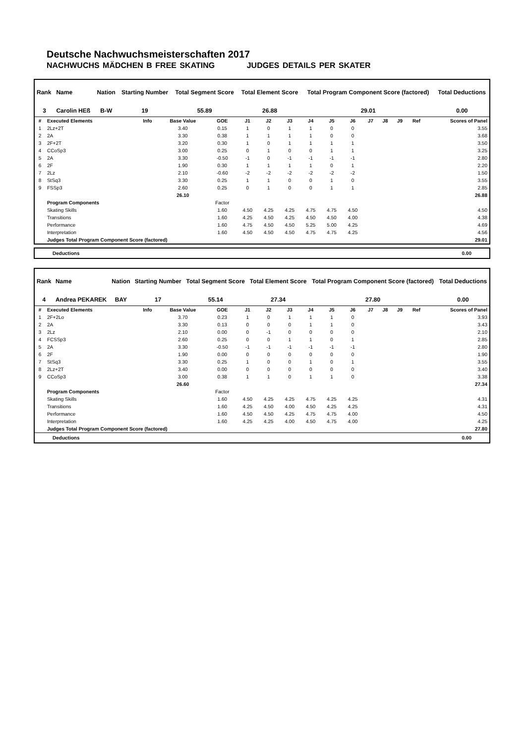Deutsche Nachwuchsmeisterschaften 2017
NACHWUCHS MÄDCHEN B FREE SKATING JUDGES DETAILS PER SKATER
| Rank | Name | Nation | Starting Number | Total Segment Score | Total Element Score | Total Program Component Score (factored) | Total Deductions |
| --- | --- | --- | --- | --- | --- | --- | --- |
| 3 | Carolin HEß | B-W | 19 | 55.89 | 26.88 | 29.01 | 0.00 |
| # | Executed Elements | Info | Base Value | GOE | J1 | J2 | J3 | J4 | J5 | J6 | J7 | J8 | J9 | Ref | Scores of Panel |
| --- | --- | --- | --- | --- | --- | --- | --- | --- | --- | --- | --- | --- | --- | --- | --- |
| 1 | 2Lz+2T | | 3.40 | 0.15 | 1 | 0 | 1 | 1 | 0 | 0 | | | | | 3.55 |
| 2 | 2A | | 3.30 | 0.38 | 1 | 1 | 1 | 1 | 0 | 0 | | | | | 3.68 |
| 3 | 2F+2T | | 3.20 | 0.30 | 1 | 0 | 1 | 1 | 1 | 1 | | | | | 3.50 |
| 4 | CCoSp3 | | 3.00 | 0.25 | 0 | 1 | 0 | 0 | 1 | 1 | | | | | 3.25 |
| 5 | 2A | | 3.30 | -0.50 | -1 | 0 | -1 | -1 | -1 | -1 | | | | | 2.80 |
| 6 | 2F | | 1.90 | 0.30 | 1 | 1 | 1 | 1 | 0 | 1 | | | | | 2.20 |
| 7 | 2Lz | | 2.10 | -0.60 | -2 | -2 | -2 | -2 | -2 | -2 | | | | | 1.50 |
| 8 | StSq3 | | 3.30 | 0.25 | 1 | 1 | 0 | 0 | 1 | 0 | | | | | 3.55 |
| 9 | FSSp3 | | 2.60 | 0.25 | 0 | 1 | 0 | 0 | 1 | 1 | | | | | 2.85 |
| | | | 26.10 | | | | | | | | | | | | 26.88 |
| | Program Components | | | Factor | | | | | | | | | | | |
| | Skating Skills | | | 1.60 | 4.50 | 4.25 | 4.25 | 4.75 | 4.75 | 4.50 | | | | | 4.50 |
| | Transitions | | | 1.60 | 4.25 | 4.50 | 4.25 | 4.50 | 4.50 | 4.00 | | | | | 4.38 |
| | Performance | | | 1.60 | 4.75 | 4.50 | 4.50 | 5.25 | 5.00 | 4.25 | | | | | 4.69 |
| | Interpretation | | | 1.60 | 4.50 | 4.50 | 4.50 | 4.75 | 4.75 | 4.25 | | | | | 4.56 |
| | Judges Total Program Component Score (factored) | | | | | | | | | | | | | | 29.01 |
Deductions 0.00
| Rank | Name | Nation | Starting Number | Total Segment Score | Total Element Score | Total Program Component Score (factored) | Total Deductions |
| --- | --- | --- | --- | --- | --- | --- | --- |
| 4 | Andrea PEKAREK | BAY | 17 | 55.14 | 27.34 | 27.80 | 0.00 |
| # | Executed Elements | Info | Base Value | GOE | J1 | J2 | J3 | J4 | J5 | J6 | J7 | J8 | J9 | Ref | Scores of Panel |
| --- | --- | --- | --- | --- | --- | --- | --- | --- | --- | --- | --- | --- | --- | --- | --- |
| 1 | 2F+2Lo | | 3.70 | 0.23 | 1 | 0 | 1 | 1 | 1 | 0 | | | | | 3.93 |
| 2 | 2A | | 3.30 | 0.13 | 0 | 0 | 0 | 1 | 1 | 0 | | | | | 3.43 |
| 3 | 2Lz | | 2.10 | 0.00 | 0 | -1 | 0 | 0 | 0 | 0 | | | | | 2.10 |
| 4 | FCSSp3 | | 2.60 | 0.25 | 0 | 0 | 1 | 1 | 0 | 1 | | | | | 2.85 |
| 5 | 2A | | 3.30 | -0.50 | -1 | -1 | -1 | -1 | -1 | -1 | | | | | 2.80 |
| 6 | 2F | | 1.90 | 0.00 | 0 | 0 | 0 | 0 | 0 | 0 | | | | | 1.90 |
| 7 | StSq3 | | 3.30 | 0.25 | 1 | 0 | 0 | 1 | 0 | 1 | | | | | 3.55 |
| 8 | 2Lz+2T | | 3.40 | 0.00 | 0 | 0 | 0 | 0 | 0 | 0 | | | | | 3.40 |
| 9 | CCoSp3 | | 3.00 | 0.38 | 1 | 1 | 0 | 1 | 1 | 0 | | | | | 3.38 |
| | | | 26.60 | | | | | | | | | | | | 27.34 |
| | Program Components | | | Factor | | | | | | | | | | | |
| | Skating Skills | | | 1.60 | 4.50 | 4.25 | 4.25 | 4.75 | 4.25 | 4.25 | | | | | 4.31 |
| | Transitions | | | 1.60 | 4.25 | 4.50 | 4.00 | 4.50 | 4.25 | 4.25 | | | | | 4.31 |
| | Performance | | | 1.60 | 4.50 | 4.50 | 4.25 | 4.75 | 4.75 | 4.00 | | | | | 4.50 |
| | Interpretation | | | 1.60 | 4.25 | 4.25 | 4.00 | 4.50 | 4.75 | 4.00 | | | | | 4.25 |
| | Judges Total Program Component Score (factored) | | | | | | | | | | | | | | 27.80 |
Deductions 0.00